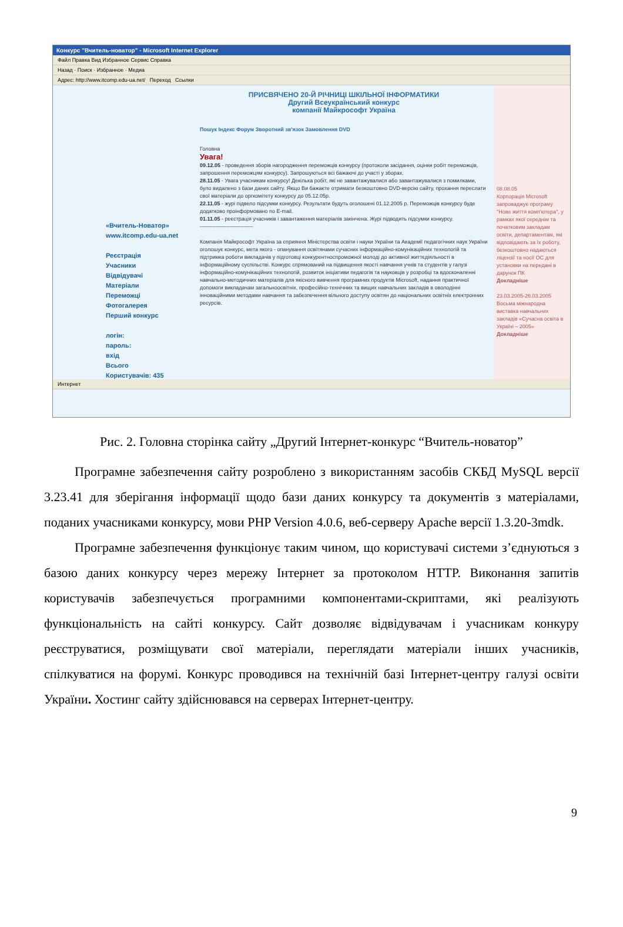Конкурс "Вчитель-новатор" - Microsoft Internet Explorer
Файл Правка Вид Избранное Сервис Справка
Назад · Поиск · Избранное · Медиа
Адрес: http://www.itcomp.edu-ua.net/ Переход Ссылки
«Вчитель-Новатор»
www.itcomp.edu-ua.net
Реєстрація
Учасники
Відвідувачі
Матеріали
Переможці
Фотогалерея
Перший конкурс
логін:
пароль:
вхід
Всього
Користувачів: 435
ПРИСВЯЧЕНО 20-Й РІЧНИЦІ ШКІЛЬНОЇ ІНФОРМАТИКИ
Другий Всеукраїнський конкурс
компанії Майкрософт Україна
Пошук Індекс Форум Зворотний зв'язок Замовлення DVD
Головна
Увага!
09.12.05 - проведення зборів нагородження переможців конкурсу (протоколи засідання, оцінки робіт переможців, запрошення переможцям конкурсу). Запрошуються всі бажаючі до участі у зборах.
28.11.05 - Увага учасникам конкурсу! Декілька робіт, які не завантажувалися або завантажувалися з помилками, було видалено з бази даних сайту. Якщо Ви бажаєте отримати безкоштовно DVD-версію сайту, прохання переслати свої матеріали до оргкомітету конкурсу до 05.12.05р.
22.11.05 - журі підвело підсумки конкурсу. Результати будуть оголошені 01.12.2005 р. Переможців конкурсу буде додатково проінформовано по E-mail.
01.11.05 - реєстрація учасників і завантаження матеріалів закінчена. Журі підводить підсумки конкурсу.
------------------------------
Компанія Майкрософт Україна за сприяння Міністерства освіти і науки України та Академії педагогічних наук України оголошує конкурс, мета якого - опанування освітянами сучасних інформаційно-комунікаційних технологій та підтримка роботи викладачів у підготовці конкурентноспроможної молоді до активної життєдіяльності в інформаційному суспільстві. Конкурс спрямований на підвищення якості навчання учнів та студентів у галузі інформаційно-комунікаційних технологій, розвиток ініціативи педагогів та науковців у розробці та вдосконаленні навчально-методичних матеріалів для якісного вивчення програмних продуктів Microsoft, надання практичної допомоги викладачам загальноосвітніх, професійно-технічних та вищих навчальних закладів в оволодінні інноваційними методами навчання та забезпечення вільного доступу освітян до національних освітніх електронних ресурсів.
08.08.05
Корпорація Microsoft запроваджує програму "Нове життя комп'ютера", у рамках якої середнім та початковим закладам освіти, департаментам, які відповідають за їх роботу, безкоштовно надаються ліцензії та носії ОС для установки на передані в дарунок ПК
Докладніше
23.03.2005-26.03.2005
Восьма міжнародна виставка навчальних закладів «Сучасна освіта в Україні – 2005»
Докладніше
Интернет
Рис. 2. Головна сторінка сайту „Другий Інтернет-конкурс “Вчитель-новатор”
Програмне забезпечення сайту розроблено з використанням засобів СКБД MySQL версії 3.23.41 для зберігання інформації щодо бази даних конкурсу та документів з матеріалами, поданих учасниками конкурсу, мови PHP Version 4.0.6, веб-серверу Apache версії 1.3.20-3mdk.
Програмне забезпечення функціонує таким чином, що користувачі системи з’єднуються з базою даних конкурсу через мережу Інтернет за протоколом HTTP. Виконання запитів користувачів забезпечується програмними компонентами-скриптами, які реалізують функціональність на сайті конкурсу. Сайт дозволяє відвідувачам і учасникам конкуру реєструватися, розміщувати свої матеріали, переглядати матеріали інших учасників, спілкуватися на форумі. Конкурс проводився на технічній базі Інтернет-центру галузі освіти України. Хостинг сайту здійснювався на серверах Інтернет-центру.
9